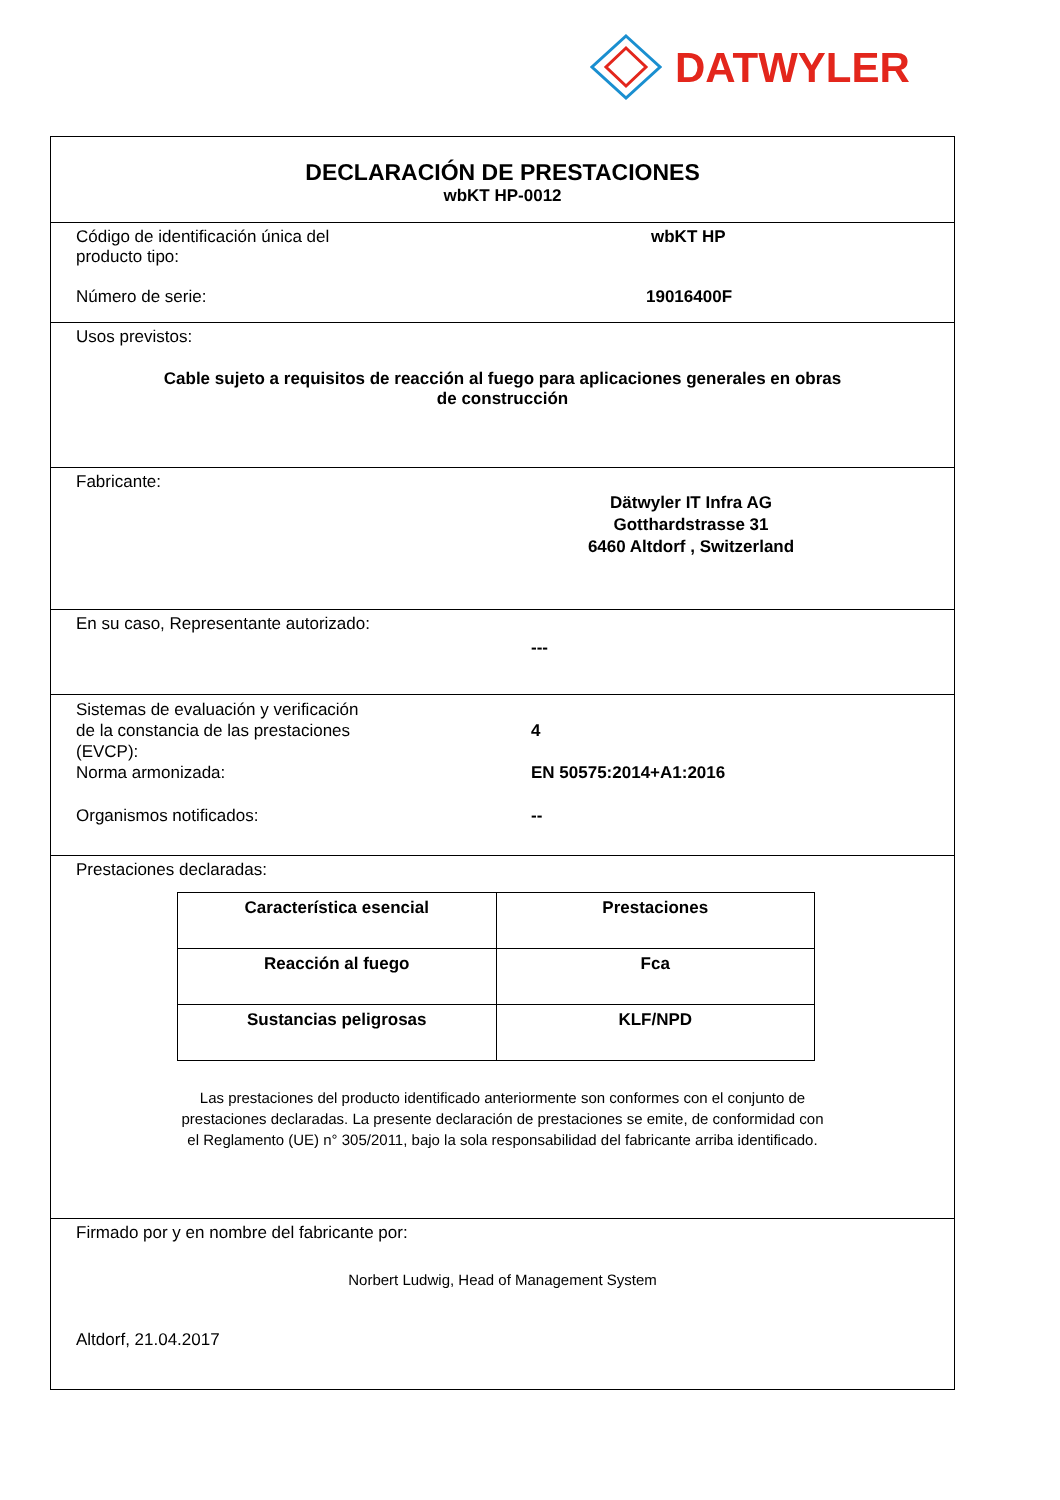DATWYLER
DECLARACIÓN DE PRESTACIONES
wbKT HP-0012
Código de identificación única del
producto tipo:
wbKT HP
Número de serie: 19016400F
Usos previstos:
Cable sujeto a requisitos de reacción al fuego para aplicaciones generales en obras
de construcción
Fabricante:
Dätwyler IT Infra AG
Gotthardstrasse 31
6460 Altdorf , Switzerland
En su caso, Representante autorizado:
---
Sistemas de evaluación y verificación
de la constancia de las prestaciones
(EVCP):
4
Norma armonizada: EN 50575:2014+A1:2016
Organismos notificados: --
Prestaciones declaradas:
| Característica esencial | Prestaciones |
| --- | --- |
| Reacción al fuego | Fca |
| Sustancias peligrosas | KLF/NPD |
Las prestaciones del producto identificado anteriormente son conformes con el conjunto de
prestaciones declaradas. La presente declaración de prestaciones se emite, de conformidad con
el Reglamento (UE) n° 305/2011, bajo la sola responsabilidad del fabricante arriba identificado.
Firmado por y en nombre del fabricante por:
Norbert Ludwig, Head of Management System
Altdorf, 21.04.2017